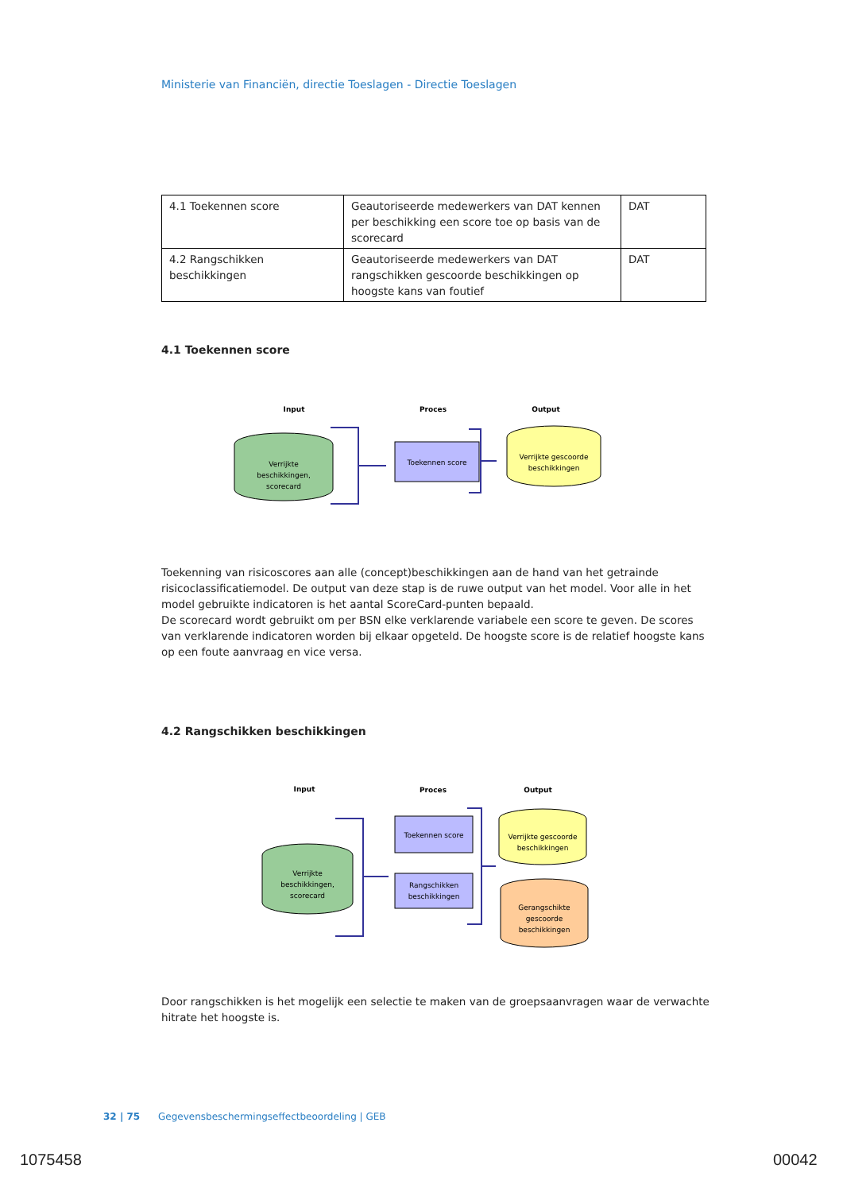Ministerie van Financiën, directie Toeslagen - Directie Toeslagen
| 4.1 Toekennen score | Geautoriseerde medewerkers van DAT kennen per beschikking een score toe op basis van de scorecard | DAT |
| 4.2 Rangschikken beschikkingen | Geautoriseerde medewerkers van DAT rangschikken gescoorde beschikkingen op hoogste kans van foutief | DAT |
4.1 Toekennen score
Input
Proces
Output
Verrijkte
beschikkingen,
scorecard
Toekennen score
Verrijkte gescoorde
beschikkingen
Toekenning van risicoscores aan alle (concept)beschikkingen aan de hand van het getrainde risicoclassificatiemodel. De output van deze stap is de ruwe output van het model. Voor alle in het model gebruikte indicatoren is het aantal ScoreCard-punten bepaald.
De scorecard wordt gebruikt om per BSN elke verklarende variabele een score te geven. De scores van verklarende indicatoren worden bij elkaar opgeteld. De hoogste score is de relatief hoogste kans op een foute aanvraag en vice versa.
4.2 Rangschikken beschikkingen
Input
Proces
Output
Verrijkte
beschikkingen,
scorecard
Toekennen score
Rangschikken
beschikkingen
Verrijkte gescoorde
beschikkingen
Gerangschikte
gescoorde
beschikkingen
Door rangschikken is het mogelijk een selectie te maken van de groepsaanvragen waar de verwachte hitrate het hoogste is.
32 | 75 Gegevensbeschermingseffectbeoordeling | GEB
1075458 00042